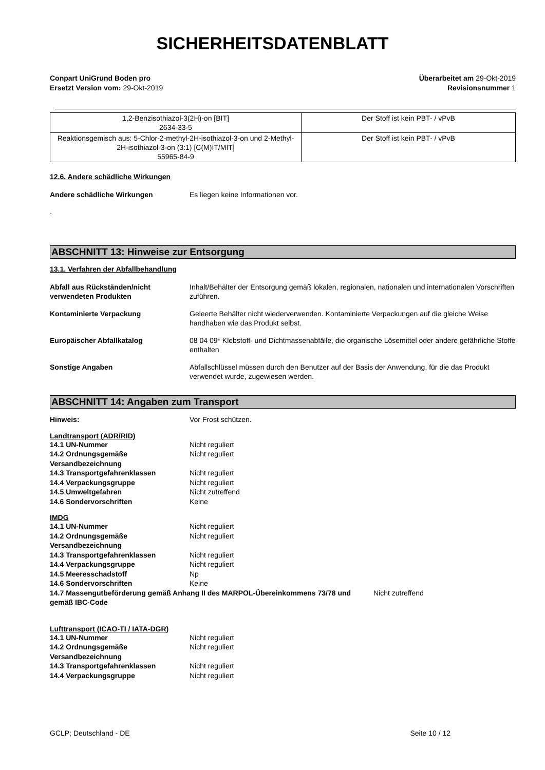SICHERHEITSDATENBLATT
Conpart UniGrund Boden pro
Ersetzt Version vom: 29-Okt-2019
Überarbeitet am 29-Okt-2019
Revisionsnummer 1
| 1,2-Benzisothiazol-3(2H)-on [BIT] 2634-33-5 | Der Stoff ist kein PBT- / vPvB |
| Reaktionsgemisch aus: 5-Chlor-2-methyl-2H-isothiazol-3-on und 2-Methyl-2H-isothiazol-3-on (3:1) [C(M)IT/MIT] 55965-84-9 | Der Stoff ist kein PBT- / vPvB |
12.6. Andere schädliche Wirkungen
Andere schädliche Wirkungen Es liegen keine Informationen vor.
.
ABSCHNITT 13: Hinweise zur Entsorgung
13.1. Verfahren der Abfallbehandlung
Abfall aus Rückständen/nicht verwendeten Produkten
Inhalt/Behälter der Entsorgung gemäß lokalen, regionalen, nationalen und internationalen Vorschriften zuführen.
Kontaminierte Verpackung Geleerte Behälter nicht wiederverwenden. Kontaminierte Verpackungen auf die gleiche Weise handhaben wie das Produkt selbst.
Europäischer Abfallkatalog 08 04 09* Klebstoff- und Dichtmassenabfälle, die organische Lösemittel oder andere gefährliche Stoffe enthalten
Sonstige Angaben Abfallschlüssel müssen durch den Benutzer auf der Basis der Anwendung, für die das Produkt verwendet wurde, zugewiesen werden.
ABSCHNITT 14: Angaben zum Transport
Hinweis: Vor Frost schützen.
Landtransport (ADR/RID)
14.1 UN-Nummer Nicht reguliert
14.2 Ordnungsgemäße Versandbezeichnung
Nicht reguliert
14.3 Transportgefahrenklassen Nicht reguliert
14.4 Verpackungsgruppe Nicht reguliert
14.5 Umweltgefahren Nicht zutreffend
14.6 Sondervorschriften Keine
IMDG
14.1 UN-Nummer Nicht reguliert
14.2 Ordnungsgemäße Versandbezeichnung
Nicht reguliert
14.3 Transportgefahrenklassen Nicht reguliert
14.4 Verpackungsgruppe Nicht reguliert
14.5 Meeresschadstoff Np
14.6 Sondervorschriften Keine
14.7 Massengutbeförderung gemäß Anhang II des MARPOL-Übereinkommens 73/78 und gemäß IBC-Code
Nicht zutreffend
Lufttransport (ICAO-TI / IATA-DGR)
14.1 UN-Nummer Nicht reguliert
14.2 Ordnungsgemäße Versandbezeichnung
Nicht reguliert
14.3 Transportgefahrenklassen Nicht reguliert
14.4 Verpackungsgruppe Nicht reguliert
GCLP; Deutschland - DE Seite 10 / 12